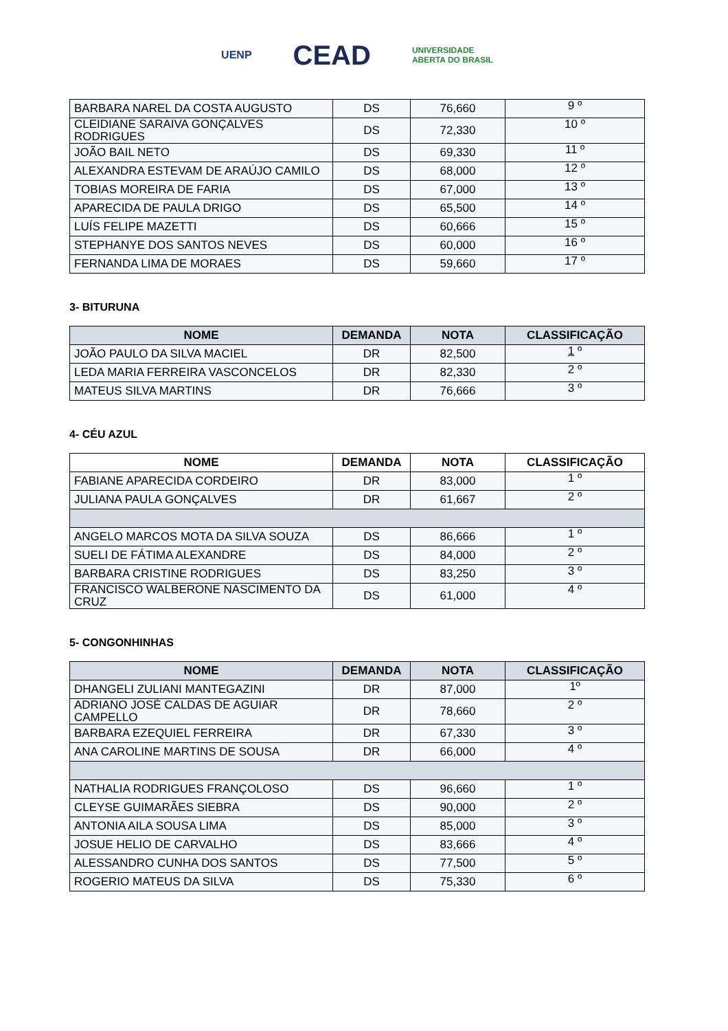UENP CEAD UNIVERSIDADE
ABERTA DO BRASIL
| BARBARA NAREL DA COSTA AUGUSTO | DS | 76,660 | 9 º |
| CLEIDIANE SARAIVA GONÇALVES RODRIGUES | DS | 72,330 | 10 º |
| JOÃO BAIL NETO | DS | 69,330 | 11 º |
| ALEXANDRA ESTEVAM DE ARAÚJO CAMILO | DS | 68,000 | 12 º |
| TOBIAS MOREIRA DE FARIA | DS | 67,000 | 13 º |
| APARECIDA DE PAULA DRIGO | DS | 65,500 | 14 º |
| LUÍS FELIPE MAZETTI | DS | 60,666 | 15 º |
| STEPHANYE DOS SANTOS NEVES | DS | 60,000 | 16 º |
| FERNANDA LIMA DE MORAES | DS | 59,660 | 17 º |
3- BITURUNA
| NOME | DEMANDA | NOTA | CLASSIFICAÇÃO |
| --- | --- | --- | --- |
| JOÃO PAULO DA SILVA MACIEL | DR | 82,500 | 1 º |
| LEDA MARIA FERREIRA VASCONCELOS | DR | 82,330 | 2 º |
| MATEUS SILVA MARTINS | DR | 76,666 | 3 º |
4- CÉU AZUL
| NOME | DEMANDA | NOTA | CLASSIFICAÇÃO |
| --- | --- | --- | --- |
| FABIANE APARECIDA CORDEIRO | DR | 83,000 | 1 º |
| JULIANA PAULA GONÇALVES | DR | 61,667 | 2 º |
| ANGELO MARCOS MOTA DA SILVA SOUZA | DS | 86,666 | 1 º |
| SUELI DE FÁTIMA ALEXANDRE | DS | 84,000 | 2 º |
| BARBARA CRISTINE RODRIGUES | DS | 83,250 | 3 º |
| FRANCISCO WALBERONE NASCIMENTO DA CRUZ | DS | 61,000 | 4 º |
5- CONGONHINHAS
| NOME | DEMANDA | NOTA | CLASSIFICAÇÃO |
| --- | --- | --- | --- |
| DHANGELI ZULIANI MANTEGAZINI | DR | 87,000 | 1º |
| ADRIANO JOSÉ CALDAS DE AGUIAR CAMPELLO | DR | 78,660 | 2 º |
| BARBARA EZEQUIEL FERREIRA | DR | 67,330 | 3 º |
| ANA CAROLINE MARTINS DE SOUSA | DR | 66,000 | 4 º |
| NATHALIA RODRIGUES FRANÇOLOSO | DS | 96,660 | 1 º |
| CLEYSE GUIMARÃES SIEBRA | DS | 90,000 | 2 º |
| ANTONIA AILA SOUSA LIMA | DS | 85,000 | 3 º |
| JOSUE HELIO DE CARVALHO | DS | 83,666 | 4 º |
| ALESSANDRO CUNHA DOS SANTOS | DS | 77,500 | 5 º |
| ROGERIO MATEUS DA SILVA | DS | 75,330 | 6 º |